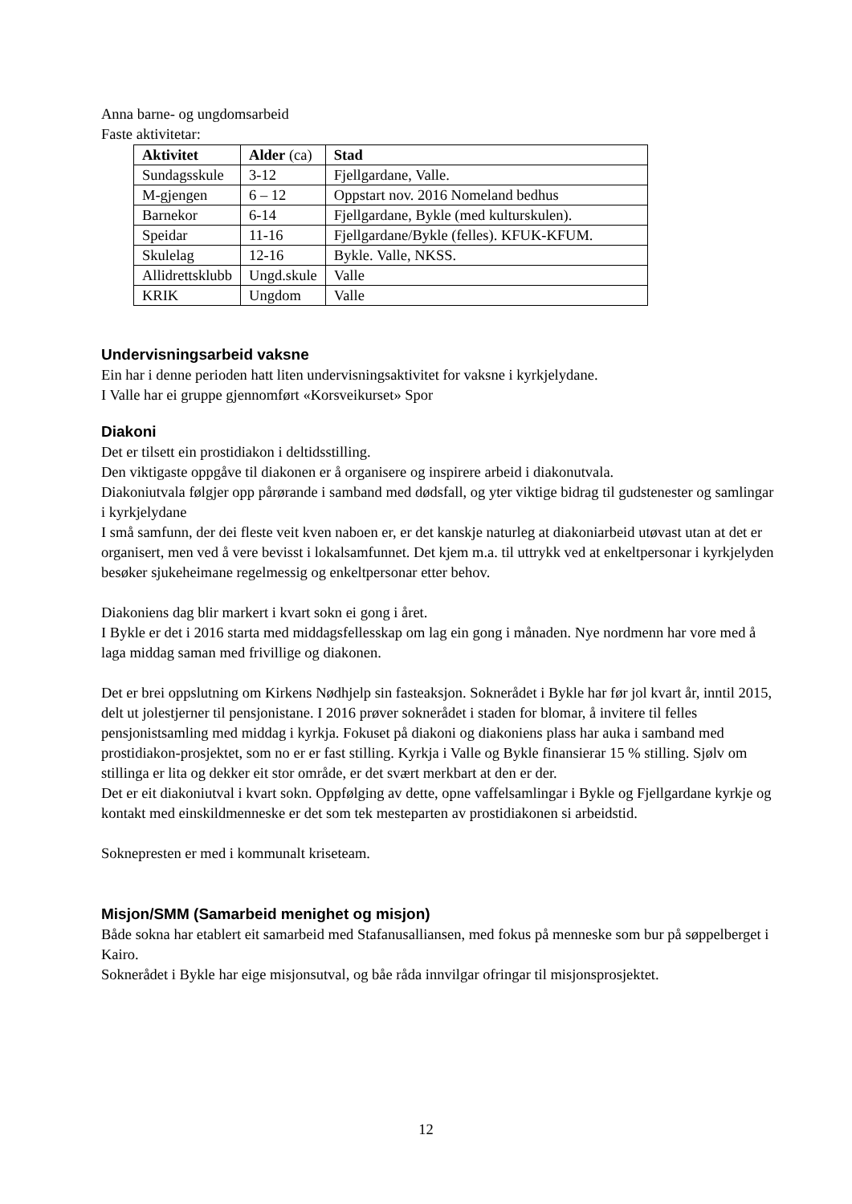Anna barne- og ungdomsarbeid
Faste aktivitetar:
| Aktivitet | Alder (ca) | Stad |
| --- | --- | --- |
| Sundagsskule | 3-12 | Fjellgardane, Valle. |
| M-gjengen | 6 – 12 | Oppstart nov. 2016 Nomeland bedhus |
| Barnekor | 6-14 | Fjellgardane, Bykle (med kulturskulen). |
| Speidar | 11-16 | Fjellgardane/Bykle (felles). KFUK-KFUM. |
| Skulelag | 12-16 | Bykle. Valle, NKSS. |
| Allidrettsklubb | Ungd.skule | Valle |
| KRIK | Ungdom | Valle |
Undervisningsarbeid vaksne
Ein har i denne perioden hatt liten undervisningsaktivitet for vaksne i kyrkjelydane.
I Valle har ei gruppe gjennomført «Korsveikurset» Spor
Diakoni
Det er tilsett ein prostidiakon i deltidsstilling.
Den viktigaste oppgåve til diakonen er å organisere og inspirere arbeid i diakonutvala.
Diakoniutvala følgjer opp pårørande i samband med dødsfall, og yter viktige bidrag til gudstenester og samlingar i kyrkjelydane
I små samfunn, der dei fleste veit kven naboen er, er det kanskje naturleg at diakoniarbeid utøvast utan at det er organisert, men ved å vere bevisst i lokalsamfunnet. Det kjem m.a. til uttrykk ved at enkeltpersonar i kyrkjelyden besøker sjukeheimane regelmessig og enkeltpersonar etter behov.
Diakoniens dag blir markert i kvart sokn ei gong i året.
I Bykle er det i 2016 starta med middagsfellesskap om lag ein gong i månaden. Nye nordmenn har vore med å laga middag saman med frivillige og diakonen.
Det er brei oppslutning om Kirkens Nødhjelp sin fasteaksjon. Soknerådet i Bykle har før jol kvart år, inntil 2015, delt ut jolestjerner til pensjonistane. I 2016 prøver soknerådet i staden for blomar, å invitere til felles pensjonistsamling med middag i kyrkja. Fokuset på diakoni og diakoniens plass har auka i samband med prostidiakon-prosjektet, som no er er fast stilling. Kyrkja i Valle og Bykle finansierar 15 % stilling. Sjølv om stillinga er lita og dekker eit stor område, er det svært merkbart at den er der.
Det er eit diakoniutval i kvart sokn. Oppfølging av dette, opne vaffelsamlingar i Bykle og Fjellgardane kyrkje og kontakt med einskildmenneske er det som tek mesteparten av prostidiakonen si arbeidstid.
Soknepresten er med i kommunalt kriseteam.
Misjon/SMM (Samarbeid menighet og misjon)
Både sokna har etablert eit samarbeid med Stafanusalliansen, med fokus på menneske som bur på søppelberget i Kairo.
Soknerådet i Bykle har eige misjonsutval, og båe råda innvilgar ofringar til misjonsprosjektet.
12